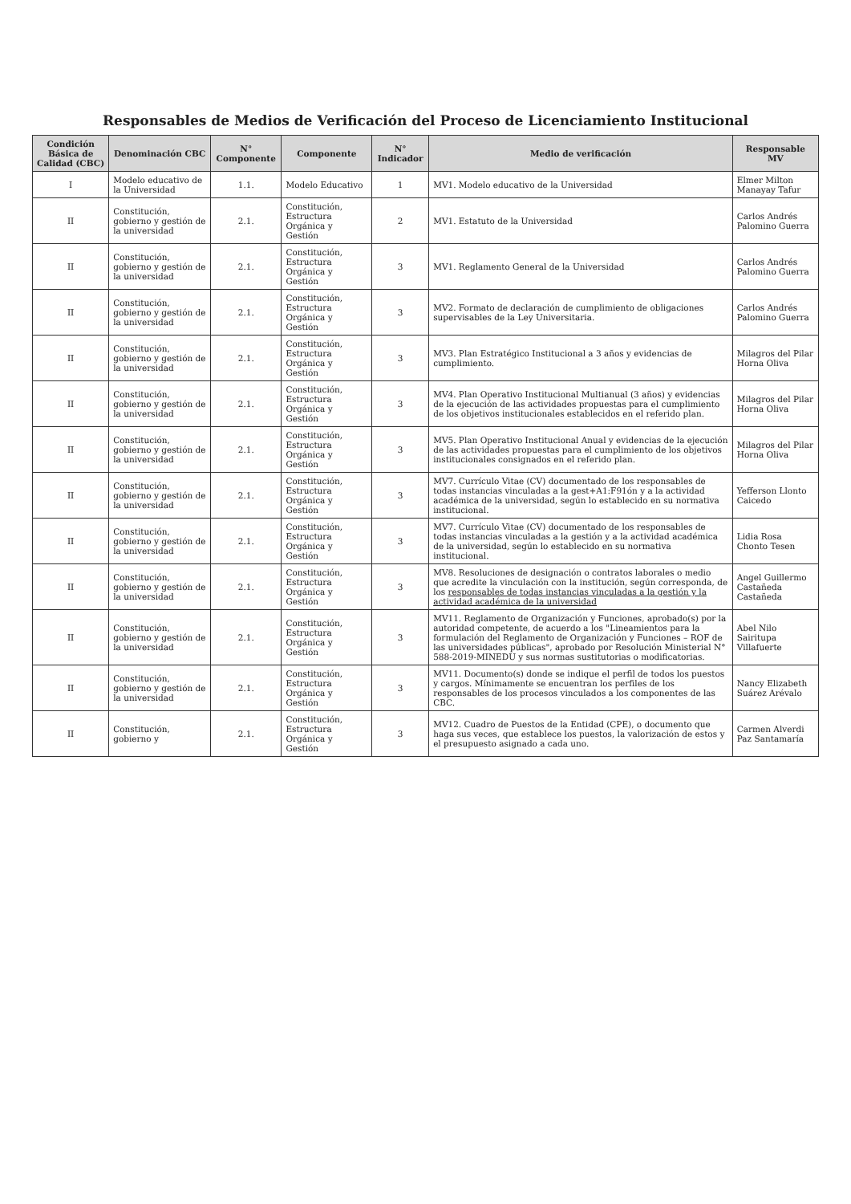Responsables de Medios de Verificación del Proceso de Licenciamiento Institucional
| Condición Básica de Calidad (CBC) | Denominación CBC | N° Componente | Componente | N° Indicador | Medio de verificación | Responsable MV |
| --- | --- | --- | --- | --- | --- | --- |
| I | Modelo educativo de la Universidad | 1.1. | Modelo Educativo | 1 | MV1. Modelo educativo de la Universidad | Elmer Milton Manayay Tafur |
| II | Constitución, gobierno y gestión de la universidad | 2.1. | Constitución, Estructura Orgánica y Gestión | 2 | MV1. Estatuto de la Universidad | Carlos Andrés Palomino Guerra |
| II | Constitución, gobierno y gestión de la universidad | 2.1. | Constitución, Estructura Orgánica y Gestión | 3 | MV1. Reglamento General de la Universidad | Carlos Andrés Palomino Guerra |
| II | Constitución, gobierno y gestión de la universidad | 2.1. | Constitución, Estructura Orgánica y Gestión | 3 | MV2. Formato de declaración de cumplimiento de obligaciones supervisables de la Ley Universitaria. | Carlos Andrés Palomino Guerra |
| II | Constitución, gobierno y gestión de la universidad | 2.1. | Constitución, Estructura Orgánica y Gestión | 3 | MV3. Plan Estratégico Institucional a 3 años y evidencias de cumplimiento. | Milagros del Pilar Horna Oliva |
| II | Constitución, gobierno y gestión de la universidad | 2.1. | Constitución, Estructura Orgánica y Gestión | 3 | MV4. Plan Operativo Institucional Multianual (3 años) y evidencias de la ejecución de las actividades propuestas para el cumplimiento de los objetivos institucionales establecidos en el referido plan. | Milagros del Pilar Horna Oliva |
| II | Constitución, gobierno y gestión de la universidad | 2.1. | Constitución, Estructura Orgánica y Gestión | 3 | MV5. Plan Operativo Institucional Anual y evidencias de la ejecución de las actividades propuestas para el cumplimiento de los objetivos institucionales consignados en el referido plan. | Milagros del Pilar Horna Oliva |
| II | Constitución, gobierno y gestión de la universidad | 2.1. | Constitución, Estructura Orgánica y Gestión | 3 | MV7. Currículo Vitae (CV) documentado de los responsables de todas instancias vinculadas a la gest+A1:F91ón y a la actividad académica de la universidad, según lo establecido en su normativa institucional. | Yefferson Llonto Caicedo |
| II | Constitución, gobierno y gestión de la universidad | 2.1. | Constitución, Estructura Orgánica y Gestión | 3 | MV7. Currículo Vitae (CV) documentado de los responsables de todas instancias vinculadas a la gestión y a la actividad académica de la universidad, según lo establecido en su normativa institucional. | Lidia Rosa Chonto Tesen |
| II | Constitución, gobierno y gestión de la universidad | 2.1. | Constitución, Estructura Orgánica y Gestión | 3 | MV8. Resoluciones de designación o contratos laborales o medio que acredite la vinculación con la institución, según corresponda, de los responsables de todas instancias vinculadas a la gestión y la actividad académica de la universidad | Angel Guillermo Castañeda Castañeda |
| II | Constitución, gobierno y gestión de la universidad | 2.1. | Constitución, Estructura Orgánica y Gestión | 3 | MV11. Reglamento de Organización y Funciones, aprobado(s) por la autoridad competente, de acuerdo a los "Lineamientos para la formulación del Reglamento de Organización y Funciones – ROF de las universidades públicas", aprobado por Resolución Ministerial N° 588-2019-MINEDU y sus normas sustitutorias o modificatorias. | Abel Nilo Sairitupa Villafuerte |
| II | Constitución, gobierno y gestión de la universidad | 2.1. | Constitución, Estructura Orgánica y Gestión | 3 | MV11. Documento(s) donde se indique el perfil de todos los puestos y cargos. Mínimamente se encuentran los perfiles de los responsables de los procesos vinculados a los componentes de las CBC. | Nancy Elizabeth Suárez Arévalo |
| II | Constitución, gobierno y | 2.1. | Constitución, Estructura Orgánica y Gestión | 3 | MV12. Cuadro de Puestos de la Entidad (CPE), o documento que haga sus veces, que establece los puestos, la valorización de estos y el presupuesto asignado a cada uno. | Carmen Alverdi Paz Santamaría |